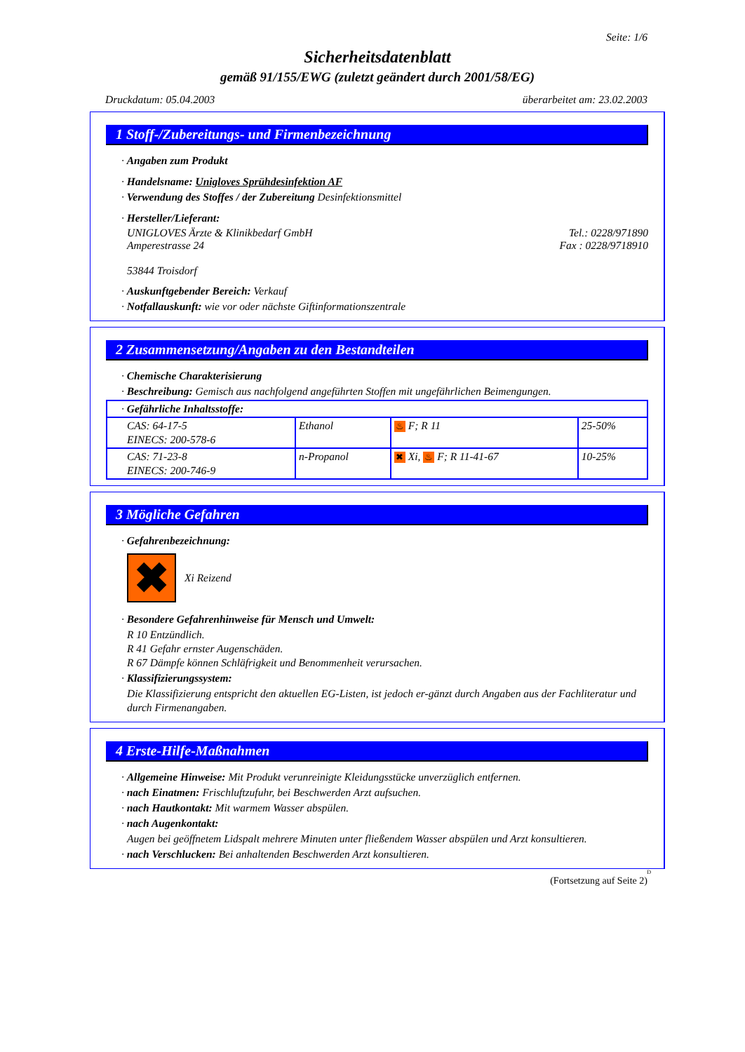Seite: 1/6
Sicherheitsdatenblatt
gemäß 91/155/EWG (zuletzt geändert durch 2001/58/EG)
Druckdatum: 05.04.2003 überarbeitet am: 23.02.2003
1 Stoff-/Zubereitungs- und Firmenbezeichnung
· Angaben zum Produkt
· Handelsname: Unigloves Sprühdesinfektion AF
· Verwendung des Stoffes / der Zubereitung Desinfektionsmittel
· Hersteller/Lieferant:
UNIGLOVES Ärzte & Klinikbedarf GmbH
Amperestrasse 24
53844 Troisdorf Tel.: 0228/971890
Fax : 0228/9718910
· Auskunftgebender Bereich: Verkauf
· Notfallauskunft: wie vor oder nächste Giftinformationszentrale
2 Zusammensetzung/Angaben zu den Bestandteilen
· Chemische Charakterisierung
· Beschreibung: Gemisch aus nachfolgend angeführten Stoffen mit ungefährlichen Beimengungen.
| · Gefährliche Inhaltsstoffe: | | | |
| CAS: 64-17-5 EINECS: 200-578-6 | Ethanol | ♨ F; R 11 | 25-50% |
| CAS: 71-23-8 EINECS: 200-746-9 | n-Propanol | ✖ Xi, ♨ F; R 11-41-67 | 10-25% |
3 Mögliche Gefahren
· Gefahrenbezeichnung:
✖
Xi Reizend
· Besondere Gefahrenhinweise für Mensch und Umwelt:
R 10 Entzündlich.
R 41 Gefahr ernster Augenschäden.
R 67 Dämpfe können Schläfrigkeit und Benommenheit verursachen.
· Klassifizierungssystem:
Die Klassifizierung entspricht den aktuellen EG-Listen, ist jedoch er-gänzt durch Angaben aus der Fachliteratur und durch Firmenangaben.
4 Erste-Hilfe-Maßnahmen
· Allgemeine Hinweise: Mit Produkt verunreinigte Kleidungsstücke unverzüglich entfernen.
· nach Einatmen: Frischluftzufuhr, bei Beschwerden Arzt aufsuchen.
· nach Hautkontakt: Mit warmem Wasser abspülen.
· nach Augenkontakt:
Augen bei geöffnetem Lidspalt mehrere Minuten unter fließendem Wasser abspülen und Arzt konsultieren.
· nach Verschlucken: Bei anhaltenden Beschwerden Arzt konsultieren.
D
(Fortsetzung auf Seite 2)